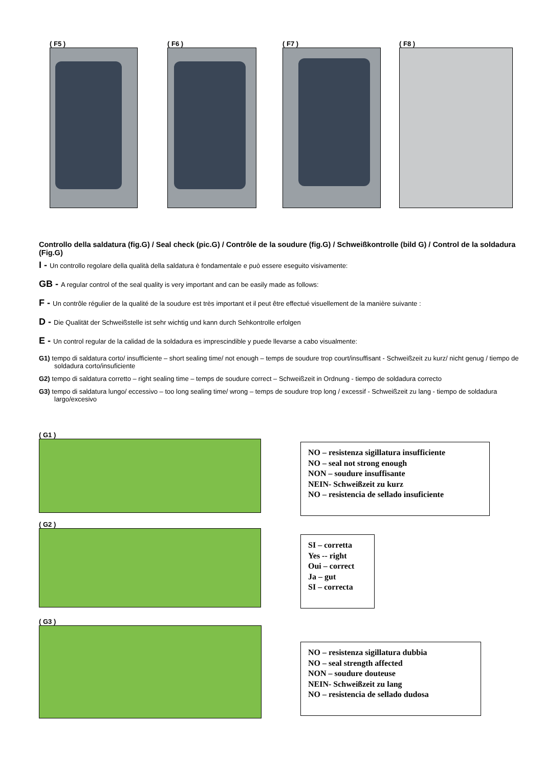( F5 ) ( F6 ) ( F7 ) ( F8 )
Controllo della saldatura (fig.G) / Seal check (pic.G) / Contrôle de la soudure (fig.G) / Schweißkontrolle (bild G) / Control de la soldadura (Fig.G)
I - Un controllo regolare della qualità della saldatura è fondamentale e può essere eseguito visivamente:
GB - A regular control of the seal quality is very important and can be easily made as follows:
F - Un contrôle régulier de la qualité de la soudure est très important et il peut être effectué visuellement de la manière suivante :
D - Die Qualität der Schweißstelle ist sehr wichtig und kann durch Sehkontrolle erfolgen
E - Un control regular de la calidad de la soldadura es imprescindible y puede llevarse a cabo visualmente:
G1) tempo di saldatura corto/ insufficiente – short sealing time/ not enough – temps de soudure trop court/insuffisant - Schweißzeit zu kurz/ nicht genug / tiempo de soldadura corto/insuficiente
G2) tempo di saldatura corretto – right sealing time – temps de soudure correct – Schweißzeit in Ordnung - tiempo de soldadura correcto
G3) tempo di saldatura lungo/ eccessivo – too long sealing time/ wrong – temps de soudure trop long / excessif - Schweißzeit zu lang - tiempo de soldadura largo/excesivo
( G1 )
NO – resistenza sigillatura insufficiente
NO – seal not strong enough
NON – soudure insuffisante
NEIN- Schweißzeit zu kurz
NO – resistencia de sellado insuficiente
( G2 )
SI – corretta
Yes -- right
Oui – correct
Ja – gut
SI – correcta
( G3 )
NO – resistenza sigillatura dubbia
NO – seal strength affected
NON – soudure douteuse
NEIN- Schweißzeit zu lang
NO – resistencia de sellado dudosa